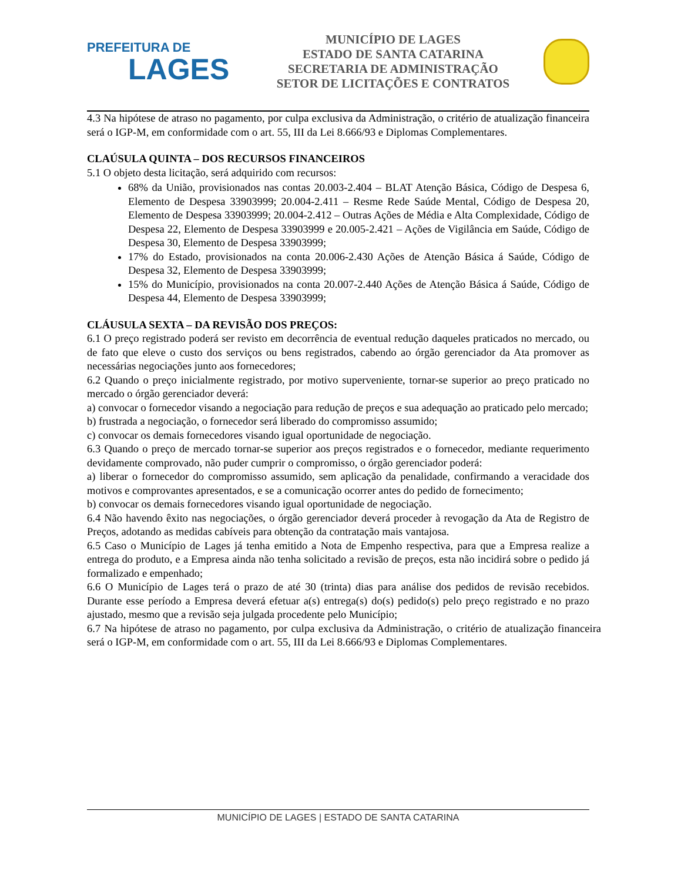PREFEITURA DE
LAGES
MUNICÍPIO DE LAGES
ESTADO DE SANTA CATARINA
SECRETARIA DE ADMINISTRAÇÃO
SETOR DE LICITAÇÕES E CONTRATOS
4.3 Na hipótese de atraso no pagamento, por culpa exclusiva da Administração, o critério de atualização financeira será o IGP-M, em conformidade com o art. 55, III da Lei 8.666/93 e Diplomas Complementares.
CLAÚSULA QUINTA – DOS RECURSOS FINANCEIROS
5.1 O objeto desta licitação, será adquirido com recursos:
68% da União, provisionados nas contas 20.003-2.404 – BLAT Atenção Básica, Código de Despesa 6, Elemento de Despesa 33903999; 20.004-2.411 – Resme Rede Saúde Mental, Código de Despesa 20, Elemento de Despesa 33903999; 20.004-2.412 – Outras Ações de Média e Alta Complexidade, Código de Despesa 22, Elemento de Despesa 33903999 e 20.005-2.421 – Ações de Vigilância em Saúde, Código de Despesa 30, Elemento de Despesa 33903999;
17% do Estado, provisionados na conta 20.006-2.430 Ações de Atenção Básica á Saúde, Código de Despesa 32, Elemento de Despesa 33903999;
15% do Município, provisionados na conta 20.007-2.440 Ações de Atenção Básica á Saúde, Código de Despesa 44, Elemento de Despesa 33903999;
CLÁUSULA SEXTA – DA REVISÃO DOS PREÇOS:
6.1 O preço registrado poderá ser revisto em decorrência de eventual redução daqueles praticados no mercado, ou de fato que eleve o custo dos serviços ou bens registrados, cabendo ao órgão gerenciador da Ata promover as necessárias negociações junto aos fornecedores;
6.2 Quando o preço inicialmente registrado, por motivo superveniente, tornar-se superior ao preço praticado no mercado o órgão gerenciador deverá:
a) convocar o fornecedor visando a negociação para redução de preços e sua adequação ao praticado pelo mercado;
b) frustrada a negociação, o fornecedor será liberado do compromisso assumido;
c) convocar os demais fornecedores visando igual oportunidade de negociação.
6.3 Quando o preço de mercado tornar-se superior aos preços registrados e o fornecedor, mediante requerimento devidamente comprovado, não puder cumprir o compromisso, o órgão gerenciador poderá:
a) liberar o fornecedor do compromisso assumido, sem aplicação da penalidade, confirmando a veracidade dos motivos e comprovantes apresentados, e se a comunicação ocorrer antes do pedido de fornecimento;
b) convocar os demais fornecedores visando igual oportunidade de negociação.
6.4 Não havendo êxito nas negociações, o órgão gerenciador deverá proceder à revogação da Ata de Registro de Preços, adotando as medidas cabíveis para obtenção da contratação mais vantajosa.
6.5 Caso o Município de Lages já tenha emitido a Nota de Empenho respectiva, para que a Empresa realize a entrega do produto, e a Empresa ainda não tenha solicitado a revisão de preços, esta não incidirá sobre o pedido já formalizado e empenhado;
6.6 O Município de Lages terá o prazo de até 30 (trinta) dias para análise dos pedidos de revisão recebidos. Durante esse período a Empresa deverá efetuar a(s) entrega(s) do(s) pedido(s) pelo preço registrado e no prazo ajustado, mesmo que a revisão seja julgada procedente pelo Município;
6.7 Na hipótese de atraso no pagamento, por culpa exclusiva da Administração, o critério de atualização financeira será o IGP-M, em conformidade com o art. 55, III da Lei 8.666/93 e Diplomas Complementares.
MUNICÍPIO DE LAGES | ESTADO DE SANTA CATARINA